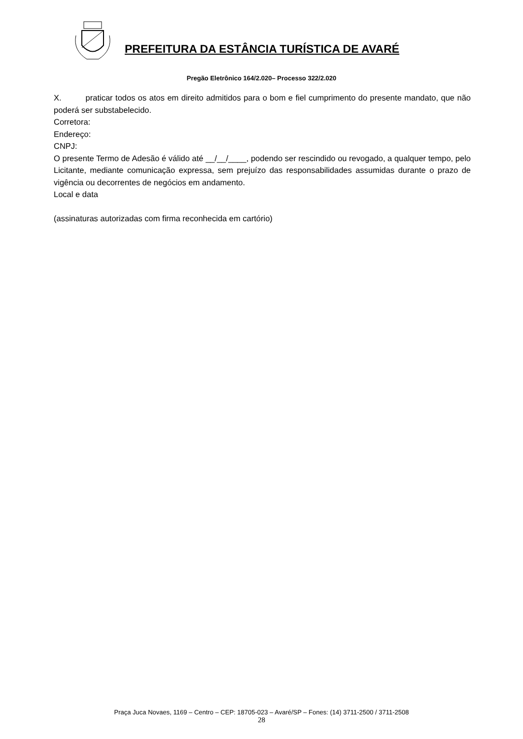PREFEITURA DA ESTÂNCIA TURÍSTICA DE AVARÉ
Pregão Eletrônico 164/2.020– Processo 322/2.020
X. praticar todos os atos em direito admitidos para o bom e fiel cumprimento do presente mandato, que não poderá ser substabelecido.
Corretora:
Endereço:
CNPJ:
O presente Termo de Adesão é válido até __/__/____, podendo ser rescindido ou revogado, a qualquer tempo, pelo Licitante, mediante comunicação expressa, sem prejuízo das responsabilidades assumidas durante o prazo de vigência ou decorrentes de negócios em andamento.
Local e data
(assinaturas autorizadas com firma reconhecida em cartório)
Praça Juca Novaes, 1169 – Centro – CEP: 18705-023 – Avaré/SP – Fones: (14) 3711-2500 / 3711-2508
28